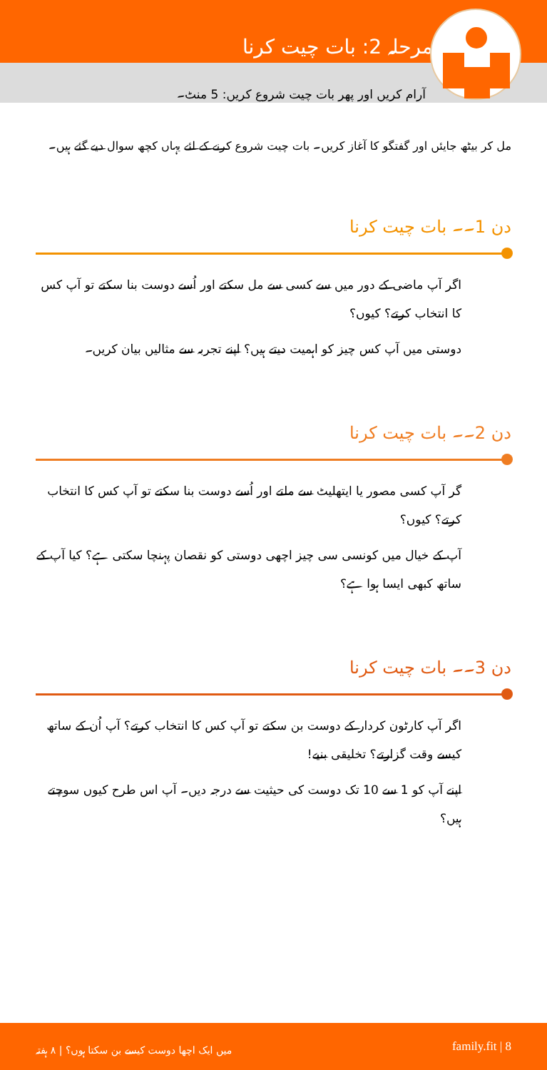مرحلہ 2: بات چیت کرنا
آرام کریں اور پھر بات چیت شروع کریں: 5 منٹ۔
مل کر بیٹھ جایئں اور گفتگو کا آغاز کریں۔ بات چیت شروع کرنے کے لئے یہاں کچھ سوال دیے گئے ہیں۔
دن 1۔۔ بات چیت کرنا
اگر آپ ماضی کے دور میں سے کسی سے مل سکتے اور اُسے دوست بنا سکتے تو آپ کس کا انتخاب کرتے؟ کیوں؟
دوستی میں آپ کس چیز کو اہمیت دیتے ہیں؟ اپنے تجربہ سے مثالیں بیان کریں۔
دن 2۔۔ بات چیت کرنا
گر آپ کسی مصور یا ایتھلیٹ سے ملتے اور اُسے دوست بنا سکتے تو آپ کس کا انتخاب کرتے؟ کیوں؟
آپ کے خیال میں کونسی سی چیز اچھی دوستی کو نقصان پہنچا سکتی ہے؟ کیا آپ کے ساتھ کبھی ایسا ہوا ہے؟
دن 3۔۔ بات چیت کرنا
اگر آپ کارٹون کردار کے دوست بن سکتے تو آپ کس کا انتخاب کرتے؟ آپ اُن کے ساتھ کیسے وقت گزارتے؟ تخلیقی بنیے!
اپنے آپ کو 1 سے 10 تک دوست کی حیثیت سے درجہ دیں۔ آپ اس طرح کیوں سوچتے ہیں؟
میں ایک اچھا دوست کیسے بن سکتا ہوں؟ | ۸ ہفتہ family.fit | 8